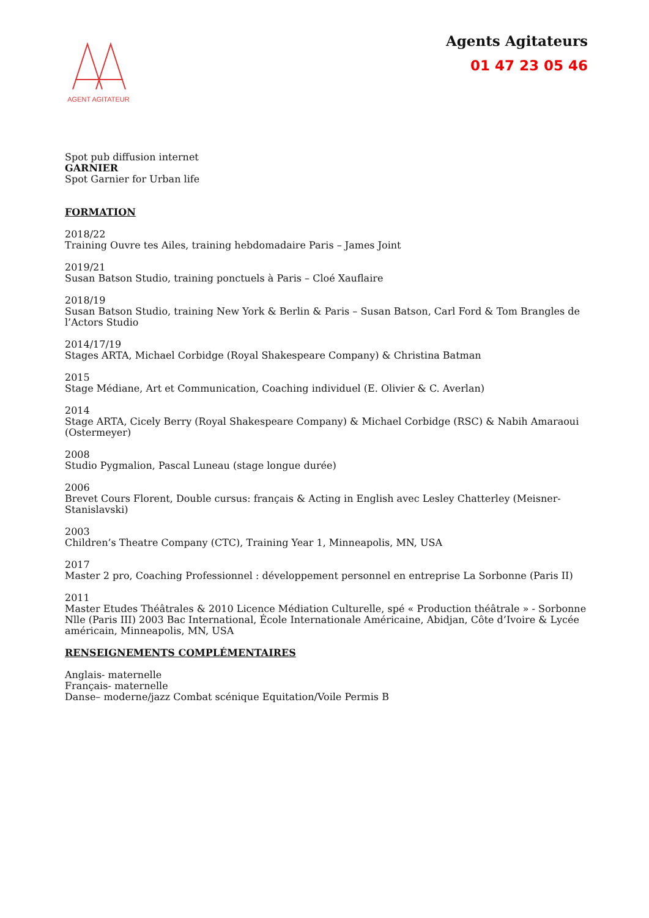AGENT AGITATEUR
Agents Agitateurs
01 47 23 05 46
Spot pub diffusion internet
GARNIER
Spot Garnier for Urban life
FORMATION
2018/22
Training Ouvre tes Ailes, training hebdomadaire Paris – James Joint
2019/21
Susan Batson Studio, training ponctuels à Paris – Cloé Xauflaire
2018/19
Susan Batson Studio, training New York & Berlin & Paris – Susan Batson, Carl Ford & Tom Brangles de l’Actors Studio
2014/17/19
Stages ARTA, Michael Corbidge (Royal Shakespeare Company) & Christina Batman
2015
Stage Médiane, Art et Communication, Coaching individuel (E. Olivier & C. Averlan)
2014
Stage ARTA, Cicely Berry (Royal Shakespeare Company) & Michael Corbidge (RSC) & Nabih Amaraoui (Ostermeyer)
2008
Studio Pygmalion, Pascal Luneau (stage longue durée)
2006
Brevet Cours Florent, Double cursus: français & Acting in English avec Lesley Chatterley (Meisner-Stanislavski)
2003
Children’s Theatre Company (CTC), Training Year 1, Minneapolis, MN, USA
2017
Master 2 pro, Coaching Professionnel : développement personnel en entreprise La Sorbonne (Paris II)
2011
Master Etudes Théâtrales & 2010 Licence Médiation Culturelle, spé « Production théâtrale » - Sorbonne Nlle (Paris III) 2003 Bac International, École Internationale Américaine, Abidjan, Côte d’Ivoire & Lycée américain, Minneapolis, MN, USA
RENSEIGNEMENTS COMPLÉMENTAIRES
Anglais- maternelle
Français- maternelle
Danse– moderne/jazz Combat scénique Equitation/Voile Permis B